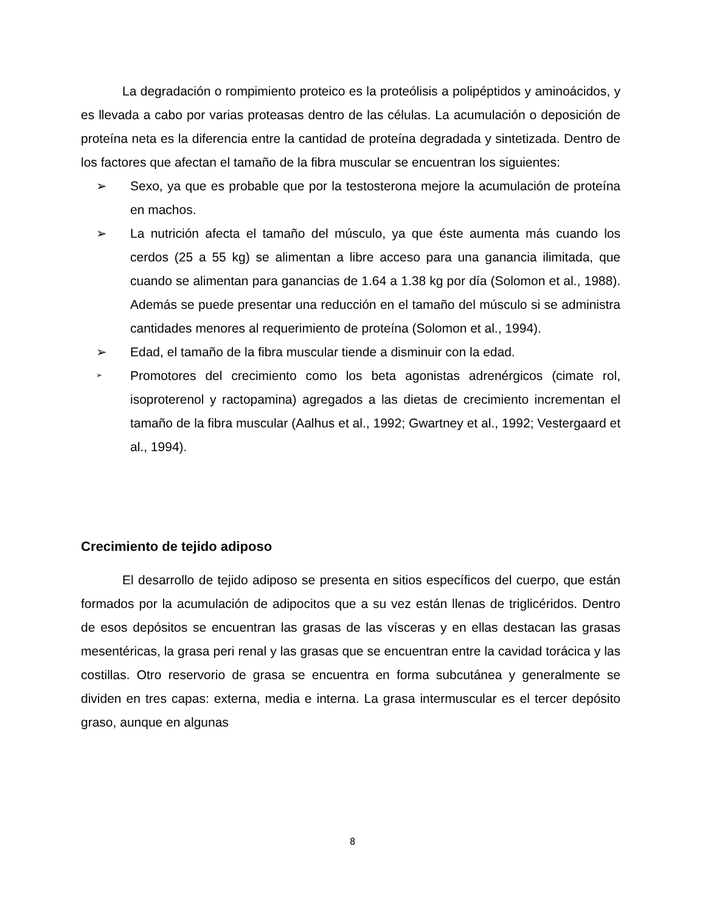La degradación o rompimiento proteico es la proteólisis a polipéptidos y aminoácidos, y es llevada a cabo por varias proteasas dentro de las células. La acumulación o deposición de proteína neta es la diferencia entre la cantidad de proteína degradada y sintetizada. Dentro de los factores que afectan el tamaño de la fibra muscular se encuentran los siguientes:
➢ Sexo, ya que es probable que por la testosterona mejore la acumulación de proteína en machos.
➢ La nutrición afecta el tamaño del músculo, ya que éste aumenta más cuando los cerdos (25 a 55 kg) se alimentan a libre acceso para una ganancia ilimitada, que cuando se alimentan para ganancias de 1.64 a 1.38 kg por día (Solomon et al., 1988). Además se puede presentar una reducción en el tamaño del músculo si se administra cantidades menores al requerimiento de proteína (Solomon et al., 1994).
➢ Edad, el tamaño de la fibra muscular tiende a disminuir con la edad.
➢ Promotores del crecimiento como los beta agonistas adrenérgicos (cimate rol, isoproterenol y ractopamina) agregados a las dietas de crecimiento incrementan el tamaño de la fibra muscular (Aalhus et al., 1992; Gwartney et al., 1992; Vestergaard et al., 1994).
Crecimiento de tejido adiposo
El desarrollo de tejido adiposo se presenta en sitios específicos del cuerpo, que están formados por la acumulación de adipocitos que a su vez están llenas de triglicéridos. Dentro de esos depósitos se encuentran las grasas de las vísceras y en ellas destacan las grasas mesentéricas, la grasa peri renal y las grasas que se encuentran entre la cavidad torácica y las costillas. Otro reservorio de grasa se encuentra en forma subcutánea y generalmente se dividen en tres capas: externa, media e interna. La grasa intermuscular es el tercer depósito graso, aunque en algunas
8